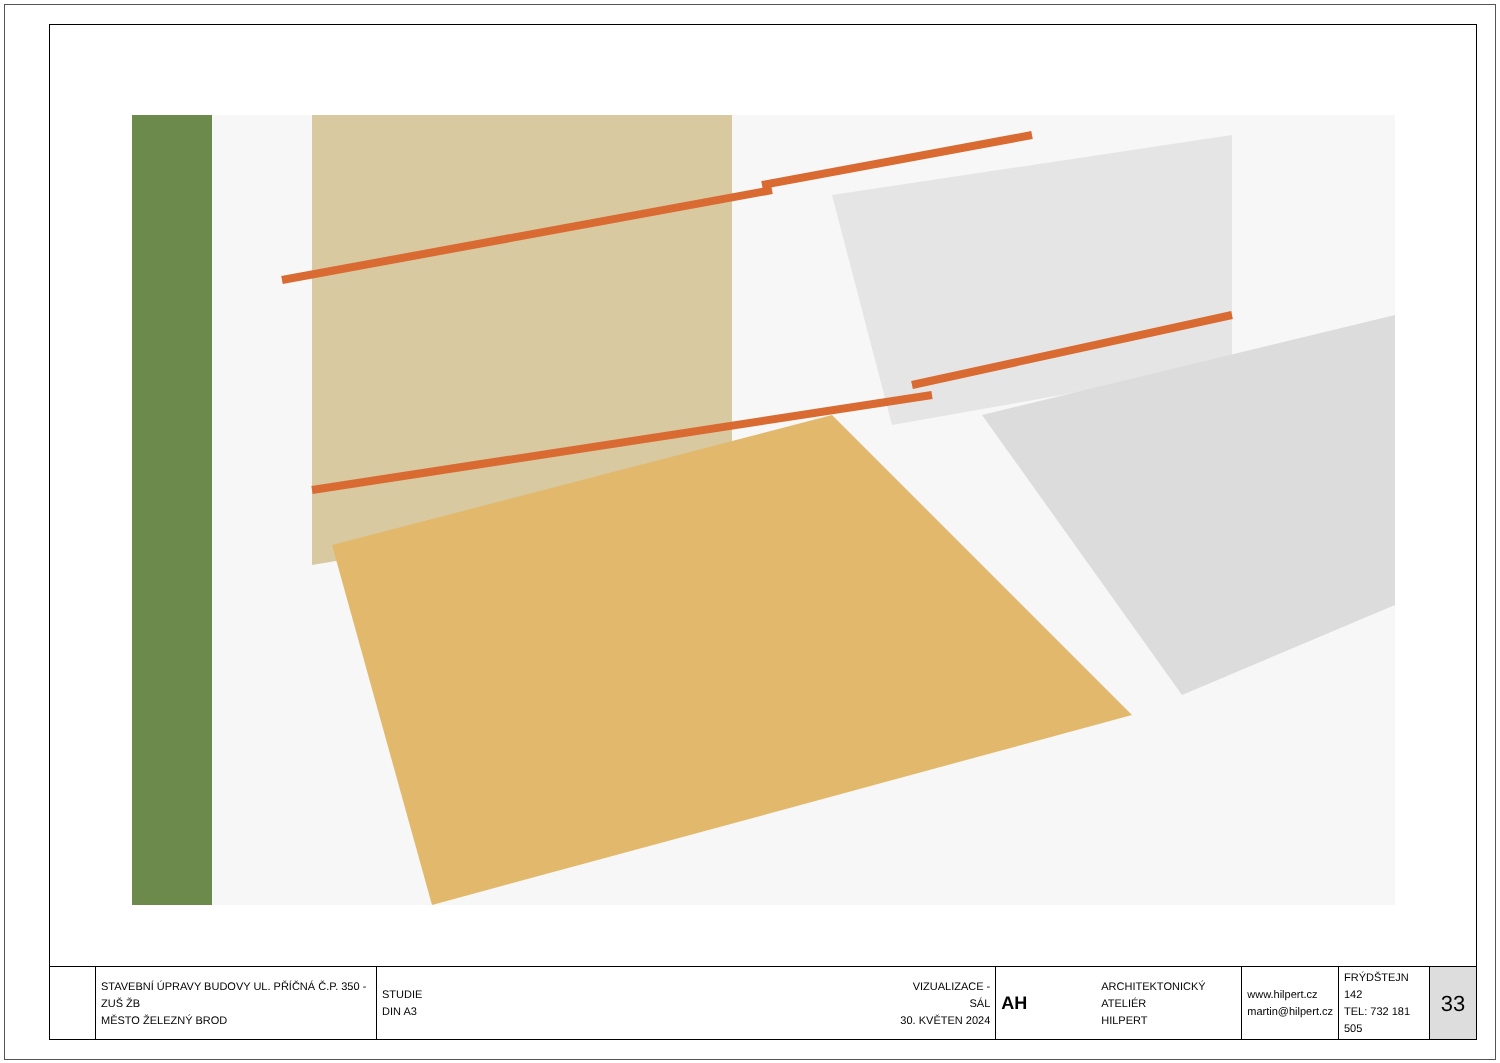| | STAVEBNÍ ÚPRAVY BUDOVY UL. PŘÍČNÁ Č.P. 350 - ZUŠ ŽB MĚSTO ŽELEZNÝ BROD | STUDIE DIN A3 | VIZUALIZACE - SÁL 30. KVĚTEN 2024 | AH | ARCHITEKTONICKÝ ATELIÉR HILPERT | www.hilpert.cz martin@hilpert.cz | FRÝDŠTEJN 142 TEL: 732 181 505 | 33 |